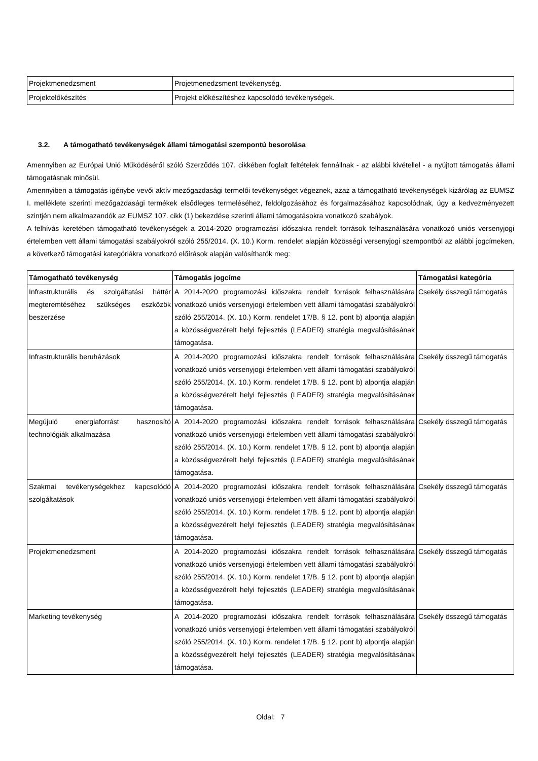| Projektmenedzsment | Projetmenedzsment tevékenység. |
| Projektelőkészítés | Projekt előkészítéshez kapcsolódó tevékenységek. |
3.2. A támogatható tevékenységek állami támogatási szempontú besorolása
Amennyiben az Európai Unió Működéséről szóló Szerződés 107. cikkében foglalt feltételek fennállnak - az alábbi kivétellel - a nyújtott támogatás állami támogatásnak minősül.
Amennyiben a támogatás igénybe vevői aktív mezőgazdasági termelői tevékenységet végeznek, azaz a támogatható tevékenységek kizárólag az EUMSZ I. melléklete szerinti mezőgazdasági termékek elsődleges termeléséhez, feldolgozásához és forgalmazásához kapcsolódnak, úgy a kedvezményezett szintjén nem alkalmazandók az EUMSZ 107. cikk (1) bekezdése szerinti állami támogatásokra vonatkozó szabályok.
A felhívás keretében támogatható tevékenységek a 2014-2020 programozási időszakra rendelt források felhasználására vonatkozó uniós versenyjogi értelemben vett állami támogatási szabályokról szóló 255/2014. (X. 10.) Korm. rendelet alapján közösségi versenyjogi szempontból az alábbi jogcímeken, a következő támogatási kategóriákra vonatkozó előírások alapján valósíthatók meg:
| Támogatható tevékenység | Támogatás jogcíme | Támogatási kategória |
| --- | --- | --- |
| Infrastrukturális és szolgáltatási háttér megteremtéséhez szükséges eszközök beszerzése | A 2014-2020 programozási időszakra rendelt források felhasználására vonatkozó uniós versenyjogi értelemben vett állami támogatási szabályokról szóló 255/2014. (X. 10.) Korm. rendelet 17/B. § 12. pont b) alpontja alapján a közösségvezérelt helyi fejlesztés (LEADER) stratégia megvalósításának támogatása. | Csekély összegű támogatás |
| Infrastrukturális beruházások | A 2014-2020 programozási időszakra rendelt források felhasználására vonatkozó uniós versenyjogi értelemben vett állami támogatási szabályokról szóló 255/2014. (X. 10.) Korm. rendelet 17/B. § 12. pont b) alpontja alapján a közösségvezérelt helyi fejlesztés (LEADER) stratégia megvalósításának támogatása. | Csekély összegű támogatás |
| Megújuló energiaforrást hasznosító technológiák alkalmazása | A 2014-2020 programozási időszakra rendelt források felhasználására vonatkozó uniós versenyjogi értelemben vett állami támogatási szabályokról szóló 255/2014. (X. 10.) Korm. rendelet 17/B. § 12. pont b) alpontja alapján a közösségvezérelt helyi fejlesztés (LEADER) stratégia megvalósításának támogatása. | Csekély összegű támogatás |
| Szakmai tevékenységekhez kapcsolódó szolgáltatások | A 2014-2020 programozási időszakra rendelt források felhasználására vonatkozó uniós versenyjogi értelemben vett állami támogatási szabályokról szóló 255/2014. (X. 10.) Korm. rendelet 17/B. § 12. pont b) alpontja alapján a közösségvezérelt helyi fejlesztés (LEADER) stratégia megvalósításának támogatása. | Csekély összegű támogatás |
| Projektmenedzsment | A 2014-2020 programozási időszakra rendelt források felhasználására vonatkozó uniós versenyjogi értelemben vett állami támogatási szabályokról szóló 255/2014. (X. 10.) Korm. rendelet 17/B. § 12. pont b) alpontja alapján a közösségvezérelt helyi fejlesztés (LEADER) stratégia megvalósításának támogatása. | Csekély összegű támogatás |
| Marketing tevékenység | A 2014-2020 programozási időszakra rendelt források felhasználására vonatkozó uniós versenyjogi értelemben vett állami támogatási szabályokról szóló 255/2014. (X. 10.) Korm. rendelet 17/B. § 12. pont b) alpontja alapján a közösségvezérelt helyi fejlesztés (LEADER) stratégia megvalósításának támogatása. | Csekély összegű támogatás |
Oldal: 7